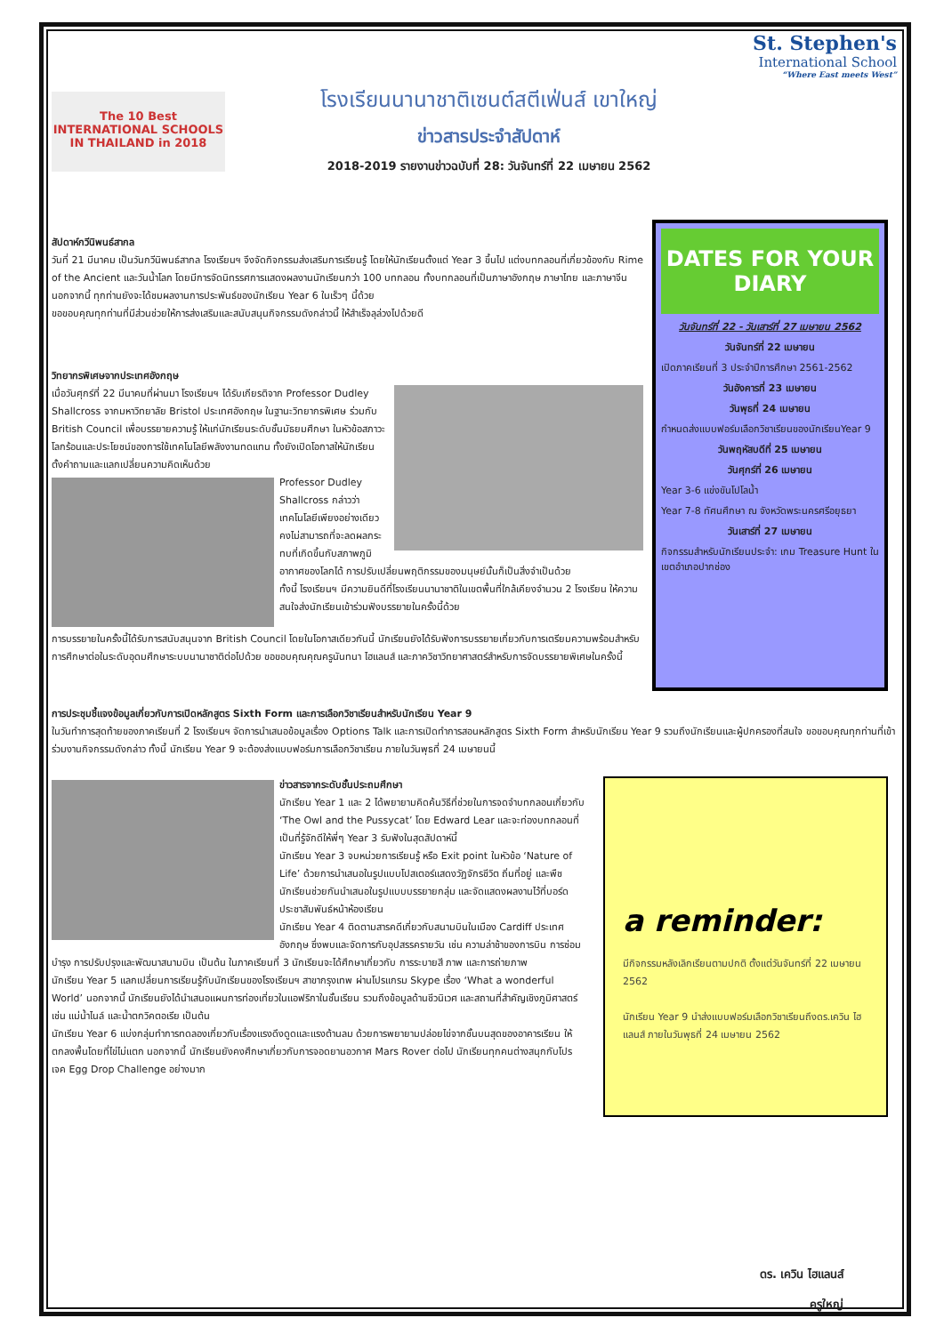The 10 Best INTERNATIONAL SCHOOLS IN THAILAND in 2018
โรงเรียนนานาชาติเซนต์สตีเฟ่นส์ เขาใหญ่
ข่าวสารประจำสัปดาห์
2018-2019 รายงานข่าวฉบับที่ 28: วันจันทร์ที่ 22 เมษายน 2562
St. Stephen's
International School
“Where East meets West”
สัปดาห์กวีนิพนธ์สากล
วันที่ 21 มีนาคม เป็นวันกวีนิพนธ์สากล โรงเรียนฯ จึงจัดกิจกรรมส่งเสริมการเรียนรู้ โดยให้นักเรียนตั้งแต่ Year 3 ขึ้นไป แต่งบทกลอนที่เกี่ยวข้องกับ Rime of the Ancient และวันน้ำโลก โดยมีการจัดนิทรรศการแสดงผลงานนักเรียนกว่า 100 บทกลอน ทั้งบทกลอนที่เป็นภาษาอังกฤษ ภาษาไทย และภาษาจีน นอกจากนี้ ทุกท่านยังจะได้ชมผลงานการประพันธ์ของนักเรียน Year 6 ในเร็วๆ นี้ด้วย
ขอขอบคุณทุกท่านที่มีส่วนช่วยให้การส่งเสริมและสนับสนุนกิจกรรมดังกล่าวนี้ ให้สำเร็จลุล่วงไปด้วยดี
วิทยากรพิเศษจากประเทศอังกฤษ
เมื่อวันศุกร์ที่ 22 มีนาคมที่ผ่านมา โรงเรียนฯ ได้รับเกียรติจาก Professor Dudley Shallcross จากมหาวิทยาลัย Bristol ประเทศอังกฤษ ในฐานะวิทยากรพิเศษ ร่วมกับ British Council เพื่อบรรยายความรู้ ให้แก่นักเรียนระดับชั้นมัธยมศึกษา ในหัวข้อสภาวะโลกร้อนและประโยชน์ของการใช้เทคโนโลยีพลังงานทดแทน ทั้งยังเปิดโอกาสให้นักเรียนตั้งคำถามและแลกเปลี่ยนความคิดเห็นด้วย
Professor Dudley Shallcross กล่าวว่า เทคโนโลยีเพียงอย่างเดียว คงไม่สามารถที่จะลดผลกระทบที่เกิดขึ้นกับสภาพภูมิอากาศของโลกได้ การปรับเปลี่ยนพฤติกรรมของมนุษย์นั้นก็เป็นสิ่งจำเป็นด้วย
ทั้งนี้ โรงเรียนฯ มีความยินดีที่โรงเรียนนานาชาติในเขตพื้นที่ใกล้เคียงจำนวน 2 โรงเรียน ให้ความสนใจส่งนักเรียนเข้าร่วมฟังบรรยายในครั้งนี้ด้วย
การบรรยายในครั้งนี้ได้รับการสนับสนุนจาก British Council โดยในโอกาสเดียวกันนี้ นักเรียนยังได้รับฟังการบรรยายเกี่ยวกับการเตรียมความพร้อมสำหรับการศึกษาต่อในระดับอุดมศึกษาระบบนานาชาติต่อไปด้วย ขอขอบคุณคุณครูนันทนา ไฮแลนส์ และภาควิชาวิทยาศาสตร์สำหรับการจัดบรรยายพิเศษในครั้งนี้
DATES FOR YOUR DIARY
วันจันทร์ที่ 22 - วันเสาร์ที่ 27 เมษายน 2562
วันจันทร์ที่ 22 เมษายน
เปิดภาคเรียนที่ 3 ประจำปีการศึกษา 2561-2562
วันอังคารที่ 23 เมษายน
วันพุธที่ 24 เมษายน
กำหนดส่งแบบฟอร์มเลือกวิชาเรียนของนักเรียนYear 9
วันพฤหัสบดีที่ 25 เมษายน
วันศุกร์ที่ 26 เมษายน
Year 3-6 แข่งขันโปโลน้ำ
Year 7-8 ทัศนศึกษา ณ จังหวัดพระนครศรีอยุธยา
วันเสาร์ที่ 27 เมษายน
กิจกรรมสำหรับนักเรียนประจำ: เกม Treasure Hunt ในเขตอำเภอปากช่อง
การประชุมชี้แจงข้อมูลเกี่ยวกับการเปิดหลักสูตร Sixth Form และการเลือกวิชาเรียนสำหรับนักเรียน Year 9
ในวันทำการสุดท้ายของภาคเรียนที่ 2 โรงเรียนฯ จัดการนำเสนอข้อมูลเรื่อง Options Talk และการเปิดทำการสอนหลักสูตร Sixth Form สำหรับนักเรียน Year 9 รวมถึงนักเรียนและผู้ปกครองที่สนใจ ขอขอบคุณทุกท่านที่เข้าร่วมงานกิจกรรมดังกล่าว ทั้งนี้ นักเรียน Year 9 จะต้องส่งแบบฟอร์มการเลือกวิชาเรียน ภายในวันพุธที่ 24 เมษายนนี้
ข่าวสารจากระดับชั้นประถมศึกษา
นักเรียน Year 1 และ 2 ได้พยายามคิดค้นวิธีที่ช่วยในการจดจำบทกลอนเกี่ยวกับ ‘The Owl and the Pussycat’ โดย Edward Lear และจะท่องบทกลอนที่เป็นที่รู้จักดีให้พี่ๆ Year 3 รับฟังในสุดสัปดาห์นี้
นักเรียน Year 3 จบหน่วยการเรียนรู้ หรือ Exit point ในหัวข้อ ‘Nature of Life’ ด้วยการนำเสนอในรูปแบบโปสเตอร์แสดงวัฏจักรชีวิต ถิ่นที่อยู่ และพืช นักเรียนช่วยกันนำเสนอในรูปแบบบรรยายกลุ่ม และจัดแสดงผลงานไว้ที่บอร์ดประชาสัมพันธ์หน้าห้องเรียน
นักเรียน Year 4 ติดตามสารคดีเกี่ยวกับสนามบินในเมือง Cardiff ประเทศอังกฤษ ซึ่งพบและจัดการกับอุปสรรครายวัน เช่น ความล่าช้าของการบิน การซ่อมบำรุง การปรับปรุงและพัฒนาสนามบิน เป็นต้น ในภาคเรียนที่ 3 นักเรียนจะได้ศึกษาเกี่ยวกับ การระบายสี ภาพ และการถ่ายภาพ
นักเรียน Year 5 แลกเปลี่ยนการเรียนรู้กับนักเรียนของโรงเรียนฯ สาขากรุงเทพ ผ่านโปรแกรม Skype เรื่อง ‘What a wonderful World’ นอกจากนี้ นักเรียนยังได้นำเสนอแผนการท่องเที่ยวในแอฟริกาในชั้นเรียน รวมถึงข้อมูลด้านชีวนิเวศ และสถานที่สำคัญเชิงภูมิศาสตร์ เช่น แม่น้ำไนล์ และน้ำตกวิคตอเรีย เป็นต้น
นักเรียน Year 6 แบ่งกลุ่มทำการทดลองเกี่ยวกับเรื่องแรงดึงดูดและแรงต้านลม ด้วยการพยายามปล่อยไข่จากชั้นบนสุดของอาคารเรียน ให้ตกลงพื้นโดยที่ไข่ไม่แตก นอกจากนี้ นักเรียนยังคงศึกษาเกี่ยวกับการจอดยานอวกาศ Mars Rover ต่อไป นักเรียนทุกคนต่างสนุกกับโปรเจค Egg Drop Challenge อย่างมาก
a reminder:
มีกิจกรรมหลังเลิกเรียนตามปกติ ตั้งแต่วันจันทร์ที่ 22 เมษายน 2562
นักเรียน Year 9 นำส่งแบบฟอร์มเลือกวิชาเรียนถึงดร.เควิน ไฮแลนส์ ภายในวันพุธที่ 24 เมษายน 2562
ดร. เควิน ไฮแลนส์
ครูใหญ่